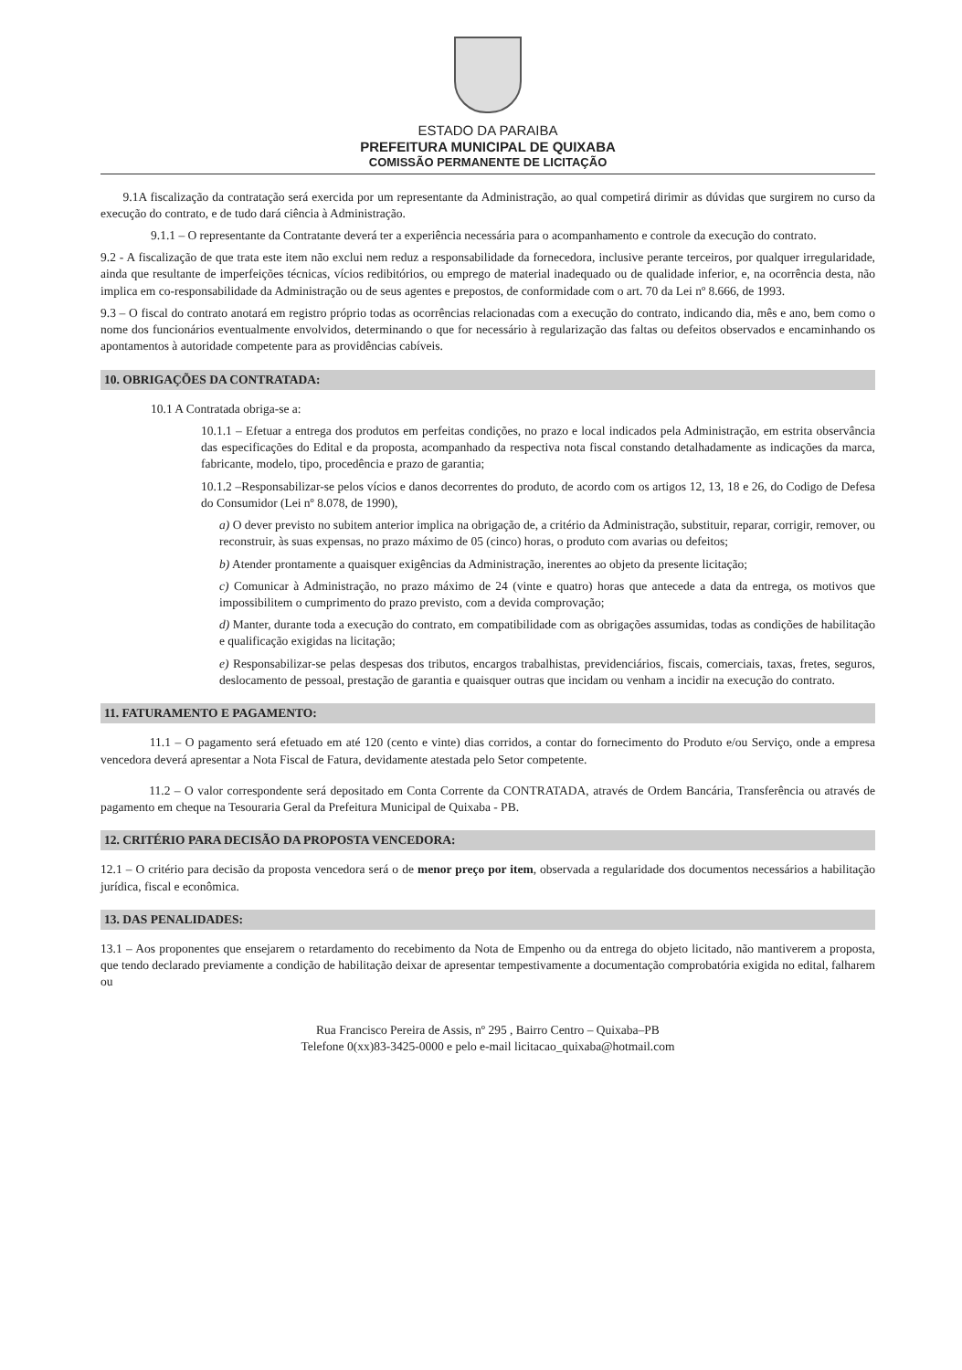ESTADO DA PARAIBA
PREFEITURA MUNICIPAL DE QUIXABA
COMISSÃO PERMANENTE DE LICITAÇÃO
9.1A fiscalização da contratação será exercida por um representante da Administração, ao qual competirá dirimir as dúvidas que surgirem no curso da execução do contrato, e de tudo dará ciência à Administração.
9.1.1 – O representante da Contratante deverá ter a experiência necessária para o acompanhamento e controle da execução do contrato.
9.2 - A fiscalização de que trata este item não exclui nem reduz a responsabilidade da fornecedora, inclusive perante terceiros, por qualquer irregularidade, ainda que resultante de imperfeições técnicas, vícios redibitórios, ou emprego de material inadequado ou de qualidade inferior, e, na ocorrência desta, não implica em co-responsabilidade da Administração ou de seus agentes e prepostos, de conformidade com o art. 70 da Lei nº 8.666, de 1993.
9.3 – O fiscal do contrato anotará em registro próprio todas as ocorrências relacionadas com a execução do contrato, indicando dia, mês e ano, bem como o nome dos funcionários eventualmente envolvidos, determinando o que for necessário à regularização das faltas ou defeitos observados e encaminhando os apontamentos à autoridade competente para as providências cabíveis.
10. OBRIGAÇÕES DA CONTRATADA:
10.1 A Contratada obriga-se a:
10.1.1 – Efetuar a entrega dos produtos em perfeitas condições, no prazo e local indicados pela Administração, em estrita observância das especificações do Edital e da proposta, acompanhado da respectiva nota fiscal constando detalhadamente as indicações da marca, fabricante, modelo, tipo, procedência e prazo de garantia;
10.1.2 –Responsabilizar-se pelos vícios e danos decorrentes do produto, de acordo com os artigos 12, 13, 18 e 26, do Codigo de Defesa do Consumidor (Lei nº 8.078, de 1990),
a) O dever previsto no subitem anterior implica na obrigação de, a critério da Administração, substituir, reparar, corrigir, remover, ou reconstruir, às suas expensas, no prazo máximo de 05 (cinco) horas, o produto com avarias ou defeitos;
b) Atender prontamente a quaisquer exigências da Administração, inerentes ao objeto da presente licitação;
c) Comunicar à Administração, no prazo máximo de 24 (vinte e quatro) horas que antecede a data da entrega, os motivos que impossibilitem o cumprimento do prazo previsto, com a devida comprovação;
d) Manter, durante toda a execução do contrato, em compatibilidade com as obrigações assumidas, todas as condições de habilitação e qualificação exigidas na licitação;
e) Responsabilizar-se pelas despesas dos tributos, encargos trabalhistas, previdenciários, fiscais, comerciais, taxas, fretes, seguros, deslocamento de pessoal, prestação de garantia e quaisquer outras que incidam ou venham a incidir na execução do contrato.
11. FATURAMENTO E PAGAMENTO:
11.1 – O pagamento será efetuado em até 120 (cento e vinte) dias corridos, a contar do fornecimento do Produto e/ou Serviço, onde a empresa vencedora deverá apresentar a Nota Fiscal de Fatura, devidamente atestada pelo Setor competente.
11.2 – O valor correspondente será depositado em Conta Corrente da CONTRATADA, através de Ordem Bancária, Transferência ou através de pagamento em cheque na Tesouraria Geral da Prefeitura Municipal de Quixaba - PB.
12. CRITÉRIO PARA DECISÃO DA PROPOSTA VENCEDORA:
12.1 – O critério para decisão da proposta vencedora será o de menor preço por item, observada a regularidade dos documentos necessários a habilitação jurídica, fiscal e econômica.
13. DAS PENALIDADES:
13.1 – Aos proponentes que ensejarem o retardamento do recebimento da Nota de Empenho ou da entrega do objeto licitado, não mantiverem a proposta, que tendo declarado previamente a condição de habilitação deixar de apresentar tempestivamente a documentação comprobatória exigida no edital, falharem ou
Rua Francisco Pereira de Assis, nº 295 , Bairro Centro – Quixaba–PB
Telefone 0(xx)83-3425-0000 e pelo e-mail licitacao_quixaba@hotmail.com